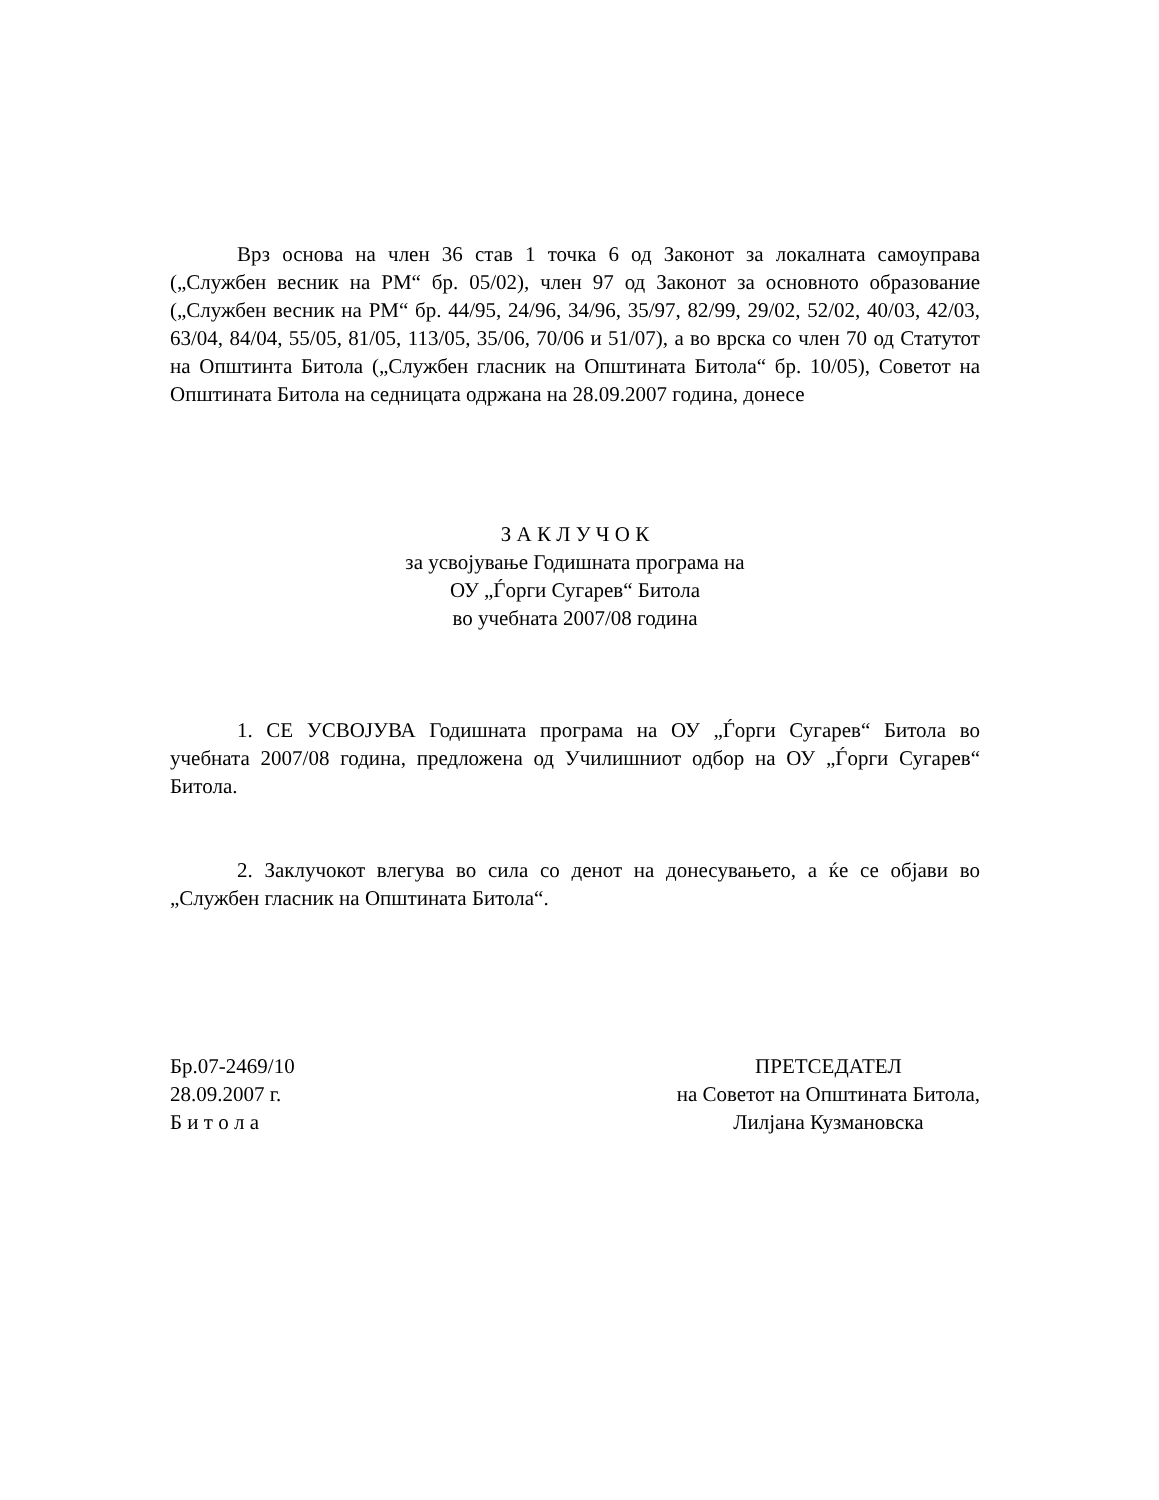Врз основа на член 36 став 1 точка 6 од Законот за локалната самоуправа („Службен весник на РМ“ бр. 05/02), член 97 од Законот за основното образование („Службен весник на РМ“ бр. 44/95, 24/96, 34/96, 35/97, 82/99, 29/02, 52/02, 40/03, 42/03, 63/04, 84/04, 55/05, 81/05, 113/05, 35/06, 70/06 и 51/07), а во врска со член 70 од Статутот на Општинта Битола („Службен гласник на Општината Битола“ бр. 10/05), Советот на Општината Битола на седницата одржана на 28.09.2007 година, донесе
З А К Л У Ч О К
за усвојување Годишната програма на
ОУ „Ѓорги Сугарев“ Битола
во учебната 2007/08 година
1. СЕ УСВОЈУВА Годишната програма на ОУ „Ѓорги Сугарев“ Битола во учебната 2007/08 година, предложена од Училишниот одбор на ОУ „Ѓорги Сугарев“ Битола.
2. Заклучокот влегува во сила со денот на донесувањето, а ќе се објави во „Службен гласник на Општината Битола“.
Бр.07-2469/10
28.09.2007 г.
Б и т о л а
ПРЕТСЕДАТЕЛ
на Советот на Општината Битола,
Лилјана Кузмановска